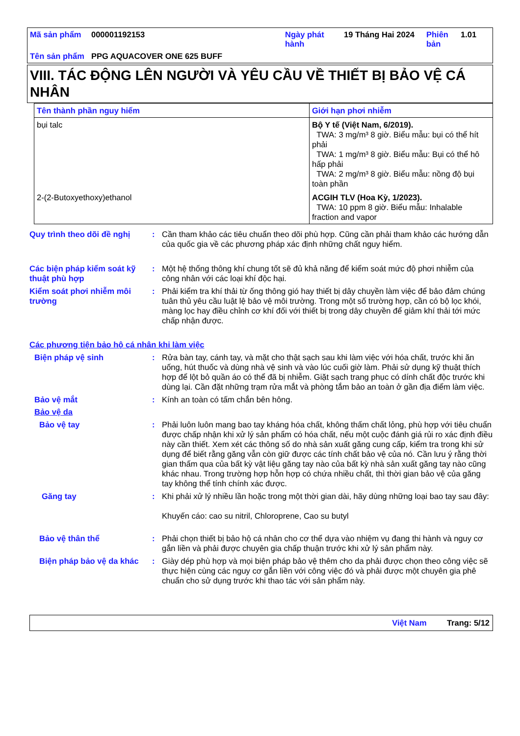Mã sản phẩm
000001192153
Ngày phát hành
19 Tháng Hai 2024
Phiên bản
1.01
Tên sản phẩm
PPG AQUACOVER ONE 625 BUFF
VIII. TÁC ĐỘNG LÊN NGƯỜI VÀ YÊU CẦU VỀ THIẾT BỊ BẢO VỆ CÁ NHÂN
| Tên thành phần nguy hiểm | Giới hạn phơi nhiễm |
| --- | --- |
| bụi talc | Bộ Y tế (Việt Nam, 6/2019). TWA: 3 mg/m³ 8 giờ. Biểu mẫu: bụi có thể hít phải TWA: 1 mg/m³ 8 giờ. Biểu mẫu: Bụi có thể hô hấp phải TWA: 2 mg/m³ 8 giờ. Biểu mẫu: nồng độ bụi toàn phần |
| 2-(2-Butoxyethoxy)ethanol | ACGIH TLV (Hoa Kỳ, 1/2023). TWA: 10 ppm 8 giờ. Biểu mẫu: Inhalable fraction and vapor |
Quy trình theo dõi đề nghị
:
Cần tham khảo các tiêu chuẩn theo dõi phù hợp. Cũng cần phải tham khảo các hướng dẫn của quốc gia về các phương pháp xác định những chất nguy hiểm.
Các biện pháp kiểm soát kỹ thuật phù hợp
:
Một hệ thống thông khí chung tốt sẽ đủ khả năng để kiểm soát mức độ phơi nhiễm của công nhân với các loại khí độc hại.
Kiểm soát phơi nhiễm môi trường
:
Phải kiểm tra khí thải từ ống thông gió hay thiết bị dây chuyền làm việc để bảo đảm chúng tuân thủ yêu cầu luật lệ bảo vệ môi trường. Trong một số trường hợp, cần có bộ lọc khói, màng lọc hay điều chỉnh cơ khí đối với thiết bị trong dây chuyền để giảm khí thải tới mức chấp nhận được.
Các phương tiện bảo hộ cá nhân khi làm việc
Biện pháp vệ sinh
:
Rửa bàn tay, cánh tay, và mặt cho thật sạch sau khi làm việc với hóa chất, trước khi ăn uống, hút thuốc và dùng nhà vệ sinh và vào lúc cuối giờ làm. Phải sử dụng kỹ thuật thích hợp để lột bỏ quần áo có thể đã bị nhiễm. Giặt sạch trang phục có dính chất độc trước khi dùng lại. Cần đặt những trạm rửa mắt và phòng tắm bảo an toàn ở gần địa điểm làm việc.
Bảo vệ mắt
:
Kính an toàn có tấm chắn bên hông.
Bảo vệ da
Bảo vệ tay
:
Phải luôn luôn mang bao tay kháng hóa chất, không thấm chất lỏng, phù hợp với tiêu chuẩn được chấp nhận khi xử lý sản phẩm có hóa chất, nếu một cuộc đánh giá rủi ro xác định điều này cần thiết. Xem xét các thông số do nhà sản xuất găng cung cấp, kiểm tra trong khi sử dụng để biết rằng găng vẫn còn giữ được các tính chất bảo vệ của nó. Cần lưu ý rằng thời gian thấm qua của bất kỳ vật liệu găng tay nào của bất kỳ nhà sản xuất găng tay nào cũng khác nhau. Trong trường hợp hỗn hợp có chứa nhiều chất, thì thời gian bảo vệ của găng tay không thể tính chính xác được.
Găng tay
:
Khi phải xử lý nhiều lần hoặc trong một thời gian dài, hãy dùng những loại bao tay sau đây:
Khuyến cáo: cao su nitril, Chloroprene, Cao su butyl
Bảo vệ thân thể
:
Phải chọn thiết bị bảo hộ cá nhân cho cơ thể dựa vào nhiệm vụ đang thi hành và nguy cơ gắn liền và phải được chuyên gia chấp thuận trước khi xử lý sản phẩm này.
Biện pháp bảo vệ da khác
:
Giày dép phù hợp và mọi biện pháp bảo vệ thêm cho da phải được chọn theo công việc sẽ thực hiện cùng các nguy cơ gắn liền với công việc đó và phải được một chuyên gia phê chuẩn cho sử dụng trước khi thao tác với sản phẩm này.
Việt Nam Trang: 5/12